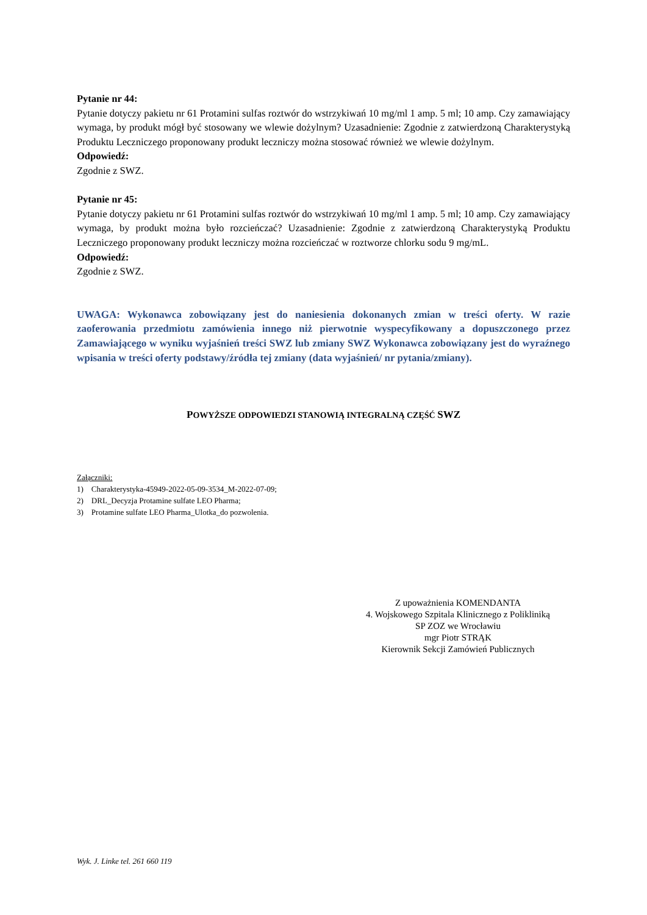Pytanie nr 44:
Pytanie dotyczy pakietu nr 61 Protamini sulfas roztwór do wstrzykiwań 10 mg/ml 1 amp. 5 ml; 10 amp. Czy zamawiający wymaga, by produkt mógł być stosowany we wlewie dożylnym? Uzasadnienie: Zgodnie z zatwierdzoną Charakterystyką Produktu Leczniczego proponowany produkt leczniczy można stosować również we wlewie dożylnym.
Odpowiedź:
Zgodnie z SWZ.
Pytanie nr 45:
Pytanie dotyczy pakietu nr 61 Protamini sulfas roztwór do wstrzykiwań 10 mg/ml 1 amp. 5 ml; 10 amp. Czy zamawiający wymaga, by produkt można było rozcieńczać? Uzasadnienie: Zgodnie z zatwierdzoną Charakterystyką Produktu Leczniczego proponowany produkt leczniczy można rozcieńczać w roztworze chlorku sodu 9 mg/mL.
Odpowiedź:
Zgodnie z SWZ.
UWAGA: Wykonawca zobowiązany jest do naniesienia dokonanych zmian w treści oferty. W razie zaoferowania przedmiotu zamówienia innego niż pierwotnie wyspecyfikowany a dopuszczonego przez Zamawiającego w wyniku wyjaśnień treści SWZ lub zmiany SWZ Wykonawca zobowiązany jest do wyraźnego wpisania w treści oferty podstawy/źródła tej zmiany (data wyjaśnień/ nr pytania/zmiany).
POWYŻSZE ODPOWIEDZI STANOWIĄ INTEGRALNĄ CZĘŚĆ SWZ
Załączniki:
1) Charakterystyka-45949-2022-05-09-3534_M-2022-07-09;
2) DRL_Decyzja Protamine sulfate LEO Pharma;
3) Protamine sulfate LEO Pharma_Ulotka_do pozwolenia.
Z upoważnienia KOMENDANTA
4. Wojskowego Szpitala Klinicznego z Polikliniką
SP ZOZ we Wrocławiu
mgr Piotr STRĄK
Kierownik Sekcji Zamówień Publicznych
Wyk. J. Linke tel. 261 660 119